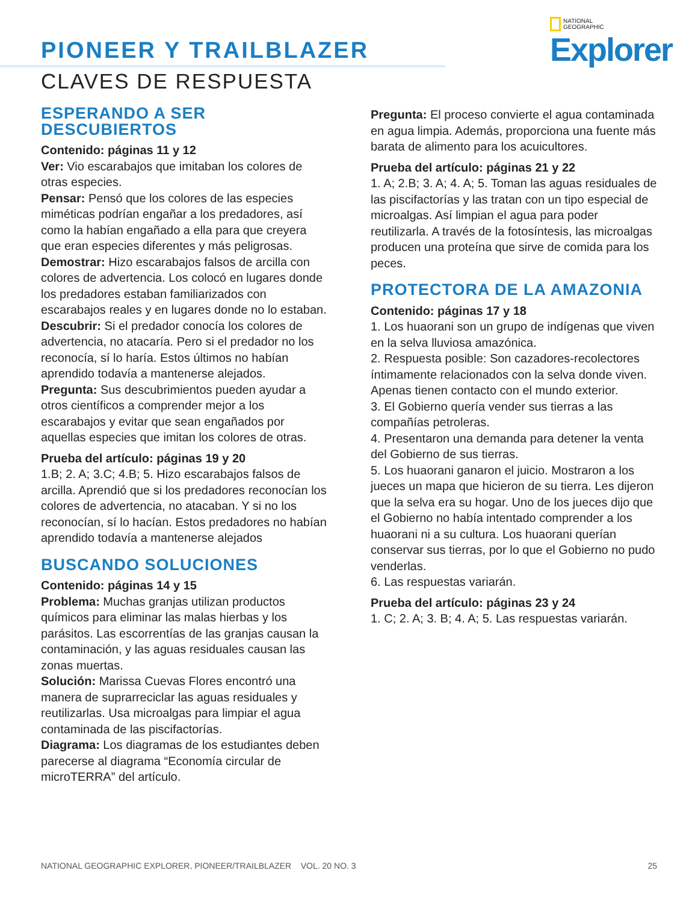PIONEER Y TRAILBLAZER
CLAVES DE RESPUESTA
NATIONAL
GEOGRAPHIC
Explorer
ESPERANDO A SER DESCUBIERTOS
Contenido: páginas 11 y 12
Ver: Vio escarabajos que imitaban los colores de otras especies.
Pensar: Pensó que los colores de las especies miméticas podrían engañar a los predadores, así como la habían engañado a ella para que creyera que eran especies diferentes y más peligrosas.
Demostrar: Hizo escarabajos falsos de arcilla con colores de advertencia. Los colocó en lugares donde los predadores estaban familiarizados con escarabajos reales y en lugares donde no lo estaban.
Descubrir: Si el predador conocía los colores de advertencia, no atacaría. Pero si el predador no los reconocía, sí lo haría. Estos últimos no habían aprendido todavía a mantenerse alejados.
Pregunta: Sus descubrimientos pueden ayudar a otros científicos a comprender mejor a los escarabajos y evitar que sean engañados por aquellas especies que imitan los colores de otras.
Prueba del artículo: páginas 19 y 20
1.B; 2. A; 3.C; 4.B; 5. Hizo escarabajos falsos de arcilla. Aprendió que si los predadores reconocían los colores de advertencia, no atacaban. Y si no los reconocían, sí lo hacían. Estos predadores no habían aprendido todavía a mantenerse alejados
BUSCANDO SOLUCIONES
Contenido: páginas 14 y 15
Problema: Muchas granjas utilizan productos químicos para eliminar las malas hierbas y los parásitos. Las escorrentías de las granjas causan la contaminación, y las aguas residuales causan las zonas muertas.
Solución: Marissa Cuevas Flores encontró una manera de suprarreciclar las aguas residuales y reutilizarlas. Usa microalgas para limpiar el agua contaminada de las piscifactorías.
Diagrama: Los diagramas de los estudiantes deben parecerse al diagrama “Economía circular de microTERRA” del artículo.
Pregunta: El proceso convierte el agua contaminada en agua limpia. Además, proporciona una fuente más barata de alimento para los acuicultores.
Prueba del artículo: páginas 21 y 22
1. A; 2.B; 3. A; 4. A; 5. Toman las aguas residuales de las piscifactorías y las tratan con un tipo especial de microalgas. Así limpian el agua para poder reutilizarla. A través de la fotosíntesis, las microalgas producen una proteína que sirve de comida para los peces.
PROTECTORA DE LA AMAZONIA
Contenido: páginas 17 y 18
1. Los huaorani son un grupo de indígenas que viven en la selva lluviosa amazónica.
2. Respuesta posible: Son cazadores-recolectores íntimamente relacionados con la selva donde viven. Apenas tienen contacto con el mundo exterior.
3. El Gobierno quería vender sus tierras a las compañías petroleras.
4. Presentaron una demanda para detener la venta del Gobierno de sus tierras.
5. Los huaorani ganaron el juicio. Mostraron a los jueces un mapa que hicieron de su tierra. Les dijeron que la selva era su hogar. Uno de los jueces dijo que el Gobierno no había intentado comprender a los huaorani ni a su cultura. Los huaorani querían conservar sus tierras, por lo que el Gobierno no pudo venderlas.
6. Las respuestas variarán.
Prueba del artículo: páginas 23 y 24
1. C; 2. A; 3. B; 4. A; 5. Las respuestas variarán.
NATIONAL GEOGRAPHIC EXPLORER, PIONEER/TRAILBLAZER VOL. 20 NO. 3 25